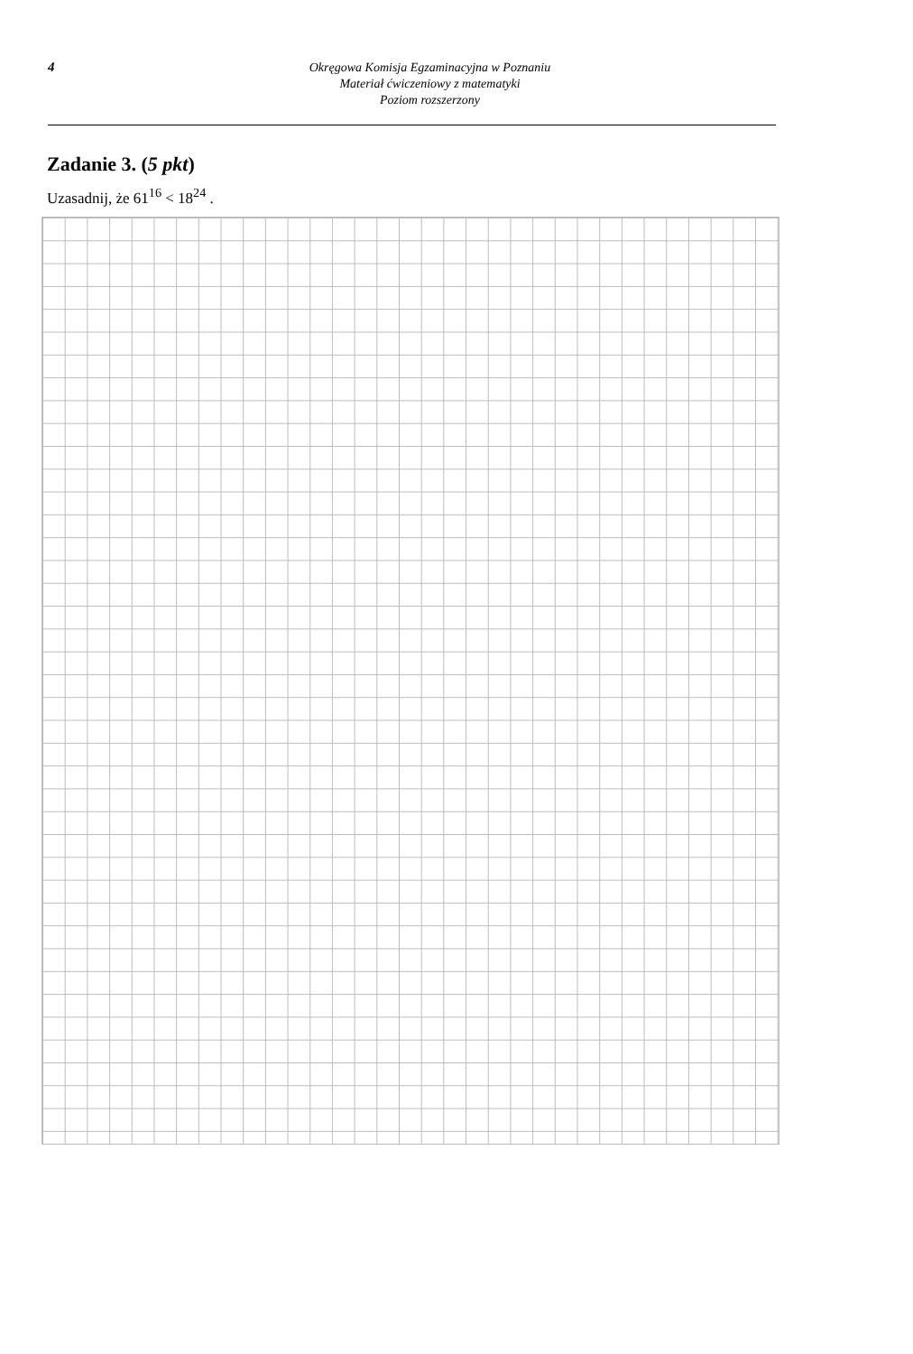4
Okręgowa Komisja Egzaminacyjna w Poznaniu
Materiał ćwiczeniowy z matematyki
Poziom rozszerzony
Zadanie 3. (5 pkt)
Uzasadnij, że 61<sup>16</sup> < 18<sup>24</sup> .